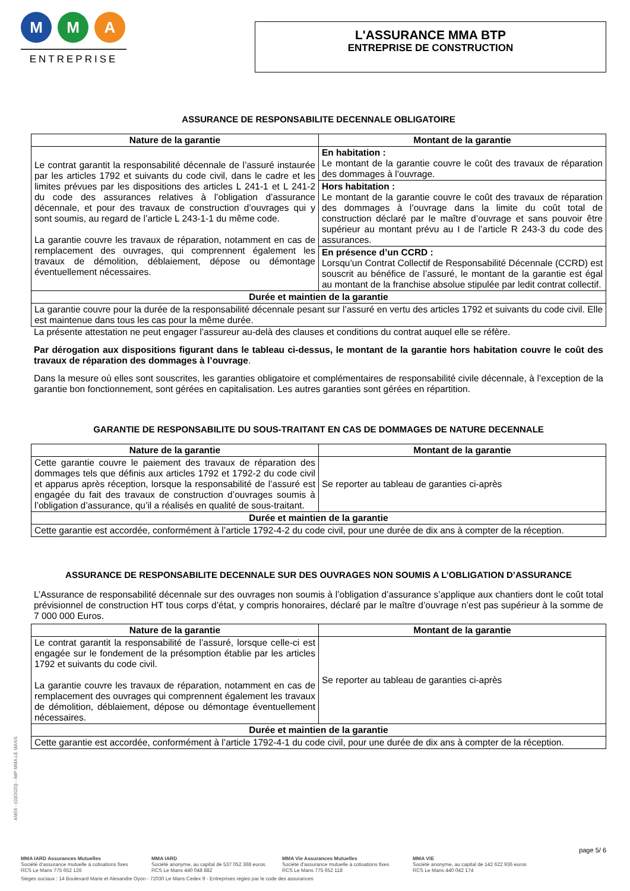M M A
ENTREPRISE
L'ASSURANCE MMA BTP
ENTREPRISE DE CONSTRUCTION
ASSURANCE DE RESPONSABILITE DECENNALE OBLIGATOIRE
| Nature de la garantie | Montant de la garantie |
| --- | --- |
| Le contrat garantit la responsabilité décennale de l’assuré instaurée par les articles 1792 et suivants du code civil, dans le cadre et les limites prévues par les dispositions des articles L 241-1 et L 241-2 du code des assurances relatives à l’obligation d’assurance décennale, et pour des travaux de construction d’ouvrages qui y sont soumis, au regard de l’article L 243-1-1 du même code. La garantie couvre les travaux de réparation, notamment en cas de remplacement des ouvrages, qui comprennent également les travaux de démolition, déblaiement, dépose ou démontage éventuellement nécessaires. | En habitation : Le montant de la garantie couvre le coût des travaux de réparation des dommages à l’ouvrage. |
| | Hors habitation : Le montant de la garantie couvre le coût des travaux de réparation des dommages à l’ouvrage dans la limite du coût total de construction déclaré par le maître d’ouvrage et sans pouvoir être supérieur au montant prévu au I de l’article R 243-3 du code des assurances. |
| | En présence d’un CCRD : Lorsqu’un Contrat Collectif de Responsabilité Décennale (CCRD) est souscrit au bénéfice de l’assuré, le montant de la garantie est égal au montant de la franchise absolue stipulée par ledit contrat collectif. |
| Durée et maintien de la garantie | |
| La garantie couvre pour la durée de la responsabilité décennale pesant sur l’assuré en vertu des articles 1792 et suivants du code civil. Elle est maintenue dans tous les cas pour la même durée. | |
La présente attestation ne peut engager l’assureur au-delà des clauses et conditions du contrat auquel elle se réfère.
Par dérogation aux dispositions figurant dans le tableau ci-dessus, le montant de la garantie hors habitation couvre le coût des travaux de réparation des dommages à l’ouvrage.
Dans la mesure où elles sont souscrites, les garanties obligatoire et complémentaires de responsabilité civile décennale, à l’exception de la garantie bon fonctionnement, sont gérées en capitalisation. Les autres garanties sont gérées en répartition.
GARANTIE DE RESPONSABILITE DU SOUS-TRAITANT EN CAS DE DOMMAGES DE NATURE DECENNALE
| Nature de la garantie | Montant de la garantie |
| --- | --- |
| Cette garantie couvre le paiement des travaux de réparation des dommages tels que définis aux articles 1792 et 1792-2 du code civil et apparus après réception, lorsque la responsabilité de l’assuré est engagée du fait des travaux de construction d’ouvrages soumis à l’obligation d’assurance, qu’il a réalisés en qualité de sous-traitant. | Se reporter au tableau de garanties ci-après |
| Durée et maintien de la garantie | |
| Cette garantie est accordée, conformément à l’article 1792-4-2 du code civil, pour une durée de dix ans à compter de la réception. | |
ASSURANCE DE RESPONSABILITE DECENNALE SUR DES OUVRAGES NON SOUMIS A L’OBLIGATION D’ASSURANCE
L’Assurance de responsabilité décennale sur des ouvrages non soumis à l’obligation d’assurance s’applique aux chantiers dont le coût total prévisionnel de construction HT tous corps d’état, y compris honoraires, déclaré par le maître d’ouvrage n’est pas supérieur à la somme de 7 000 000 Euros.
| Nature de la garantie | Montant de la garantie |
| --- | --- |
| Le contrat garantit la responsabilité de l’assuré, lorsque celle-ci est engagée sur le fondement de la présomption établie par les articles 1792 et suivants du code civil. La garantie couvre les travaux de réparation, notamment en cas de remplacement des ouvrages qui comprennent également les travaux de démolition, déblaiement, dépose ou démontage éventuellement nécessaires. | Se reporter au tableau de garanties ci-après |
| Durée et maintien de la garantie | |
| Cette garantie est accordée, conformément à l’article 1792-4-1 du code civil, pour une durée de dix ans à compter de la réception. | |
AM56 - (03/2020) - IMP MMA LE MANS
page 5/ 6
MMA IARD Assurances Mutuelles
Société d’assurance mutuelle à cotisations fixes
RCS Le Mans 775 652 126
MMA IARD
Société anonyme, au capital de 537 052 368 euros
RCS Le Mans 440 048 882
MMA Vie Assurances Mutuelles
Société d’assurance mutuelle à cotisations fixes
RCS Le Mans 775 652 118
MMA VIE
Société anonyme, au capital de 142 622 936 euros
RCS Le Mans 440 042 174
Sièges sociaux : 14 Boulevard Marie et Alexandre Oyon - 72030 Le Mans Cedex 9 - Entreprises régies par le code des assurances